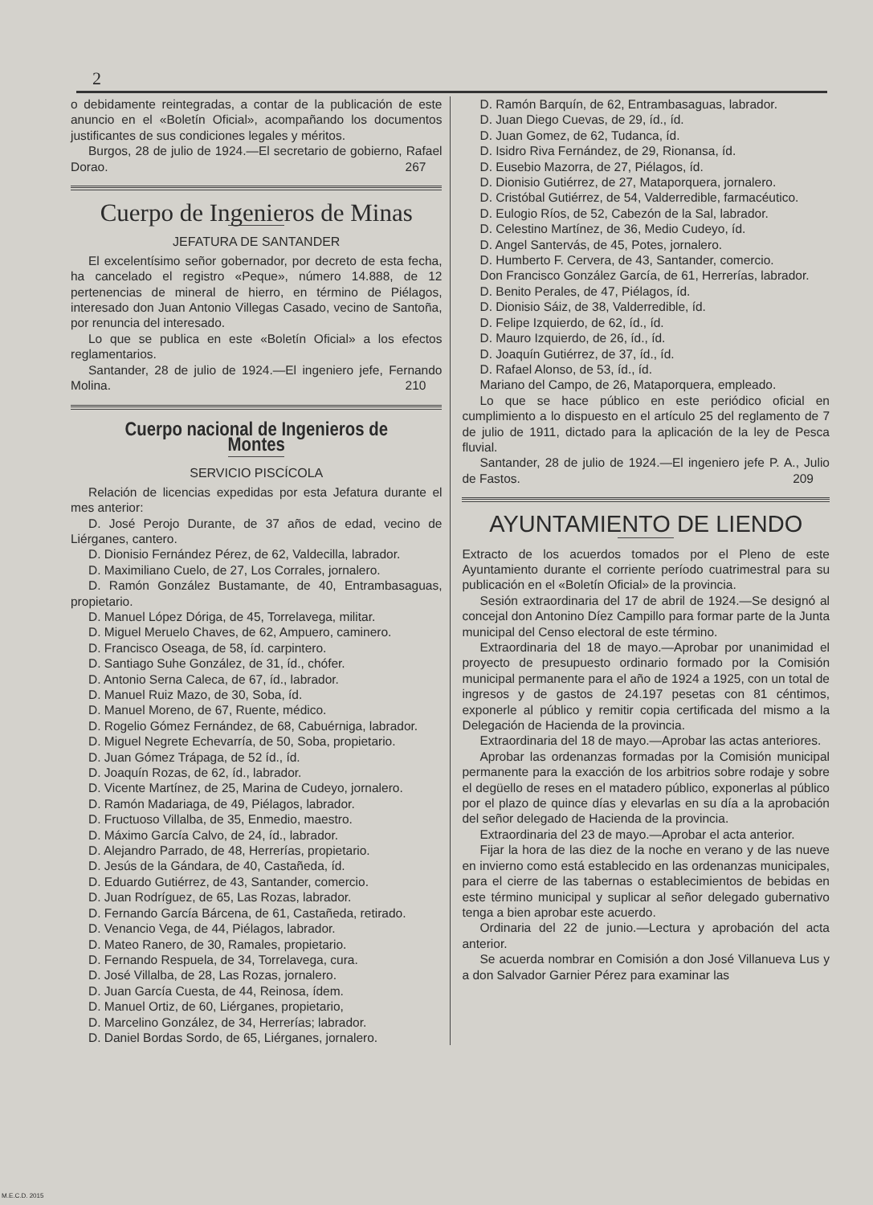2
o debidamente reintegradas, a contar de la publicación de este anuncio en el «Boletín Oficial», acompañando los documentos justificantes de sus condiciones legales y méritos.
Burgos, 28 de julio de 1924.—El secretario de gobierno, Rafael Dorao. 267
Cuerpo de Ingenieros de Minas
JEFATURA DE SANTANDER
El excelentísimo señor gobernador, por decreto de esta fecha, ha cancelado el registro «Peque», número 14.888, de 12 pertenencias de mineral de hierro, en término de Piélagos, interesado don Juan Antonio Villegas Casado, vecino de Santoña, por renuncia del interesado.
Lo que se publica en este «Boletín Oficial» a los efectos reglamentarios.
Santander, 28 de julio de 1924.—El ingeniero jefe, Fernando Molina. 210
Cuerpo nacional de Ingenieros de Montes
SERVICIO PISCÍCOLA
Relación de licencias expedidas por esta Jefatura durante el mes anterior:
D. José Perojo Durante, de 37 años de edad, vecino de Liérganes, cantero.
D. Dionisio Fernández Pérez, de 62, Valdecilla, labrador.
D. Maximiliano Cuelo, de 27, Los Corrales, jornalero.
D. Ramón González Bustamante, de 40, Entrambasaguas, propietario.
D. Manuel López Dóriga, de 45, Torrelavega, militar.
D. Miguel Meruelo Chaves, de 62, Ampuero, caminero.
D. Francisco Oseaga, de 58, íd. carpintero.
D. Santiago Suhe González, de 31, íd., chófer.
D. Antonio Serna Caleca, de 67, íd., labrador.
D. Manuel Ruiz Mazo, de 30, Soba, íd.
D. Manuel Moreno, de 67, Ruente, médico.
D. Rogelio Gómez Fernández, de 68, Cabuérniga, labrador.
D. Miguel Negrete Echevarría, de 50, Soba, propietario.
D. Juan Gómez Trápaga, de 52 íd., íd.
D. Joaquín Rozas, de 62, íd., labrador.
D. Vicente Martínez, de 25, Marina de Cudeyo, jornalero.
D. Ramón Madariaga, de 49, Piélagos, labrador.
D. Fructuoso Villalba, de 35, Enmedio, maestro.
D. Máximo García Calvo, de 24, íd., labrador.
D. Alejandro Parrado, de 48, Herrerías, propietario.
D. Jesús de la Gándara, de 40, Castañeda, íd.
D. Eduardo Gutiérrez, de 43, Santander, comercio.
D. Juan Rodríguez, de 65, Las Rozas, labrador.
D. Fernando García Bárcena, de 61, Castañeda, retirado.
D. Venancio Vega, de 44, Piélagos, labrador.
D. Mateo Ranero, de 30, Ramales, propietario.
D. Fernando Respuela, de 34, Torrelavega, cura.
D. José Villalba, de 28, Las Rozas, jornalero.
D. Juan García Cuesta, de 44, Reinosa, ídem.
D. Manuel Ortiz, de 60, Liérganes, propietario,
D. Marcelino González, de 34, Herrerías; labrador.
D. Daniel Bordas Sordo, de 65, Liérganes, jornalero.
D. Ramón Barquín, de 62, Entrambasaguas, labrador.
D. Juan Diego Cuevas, de 29, íd., íd.
D. Juan Gomez, de 62, Tudanca, íd.
D. Isidro Riva Fernández, de 29, Rionansa, íd.
D. Eusebio Mazorra, de 27, Piélagos, íd.
D. Dionisio Gutiérrez, de 27, Mataporquera, jornalero.
D. Cristóbal Gutiérrez, de 54, Valderredible, farmacéutico.
D. Eulogio Ríos, de 52, Cabezón de la Sal, labrador.
D. Celestino Martínez, de 36, Medio Cudeyo, íd.
D. Angel Santervás, de 45, Potes, jornalero.
D. Humberto F. Cervera, de 43, Santander, comercio.
Don Francisco González García, de 61, Herrerías, labrador.
D. Benito Perales, de 47, Piélagos, íd.
D. Dionisio Sáiz, de 38, Valderredible, íd.
D. Felipe Izquierdo, de 62, íd., íd.
D. Mauro Izquierdo, de 26, íd., íd.
D. Joaquín Gutiérrez, de 37, íd., íd.
D. Rafael Alonso, de 53, íd., íd.
Mariano del Campo, de 26, Mataporquera, empleado.
Lo que se hace público en este periódico oficial en cumplimiento a lo dispuesto en el artículo 25 del reglamento de 7 de julio de 1911, dictado para la aplicación de la ley de Pesca fluvial.
Santander, 28 de julio de 1924.—El ingeniero jefe P. A., Julio de Fastos. 209
AYUNTAMIENTO DE LIENDO
Extracto de los acuerdos tomados por el Pleno de este Ayuntamiento durante el corriente período cuatrimestral para su publicación en el «Boletín Oficial» de la provincia.
Sesión extraordinaria del 17 de abril de 1924.—Se designó al concejal don Antonino Díez Campillo para formar parte de la Junta municipal del Censo electoral de este término.
Extraordinaria del 18 de mayo.—Aprobar por unanimidad el proyecto de presupuesto ordinario formado por la Comisión municipal permanente para el año de 1924 a 1925, con un total de ingresos y de gastos de 24.197 pesetas con 81 céntimos, exponerle al público y remitir copia certificada del mismo a la Delegación de Hacienda de la provincia.
Extraordinaria del 18 de mayo.—Aprobar las actas anteriores.
Aprobar las ordenanzas formadas por la Comisión municipal permanente para la exacción de los arbitrios sobre rodaje y sobre el degüello de reses en el matadero público, exponerlas al público por el plazo de quince días y elevarlas en su día a la aprobación del señor delegado de Hacienda de la provincia.
Extraordinaria del 23 de mayo.—Aprobar el acta anterior.
Fijar la hora de las diez de la noche en verano y de las nueve en invierno como está establecido en las ordenanzas municipales, para el cierre de las tabernas o establecimientos de bebidas en este término municipal y suplicar al señor delegado gubernativo tenga a bien aprobar este acuerdo.
Ordinaria del 22 de junio.—Lectura y aprobación del acta anterior.
Se acuerda nombrar en Comisión a don José Villanueva Lus y a don Salvador Garnier Pérez para examinar las
M.E.C.D. 2015